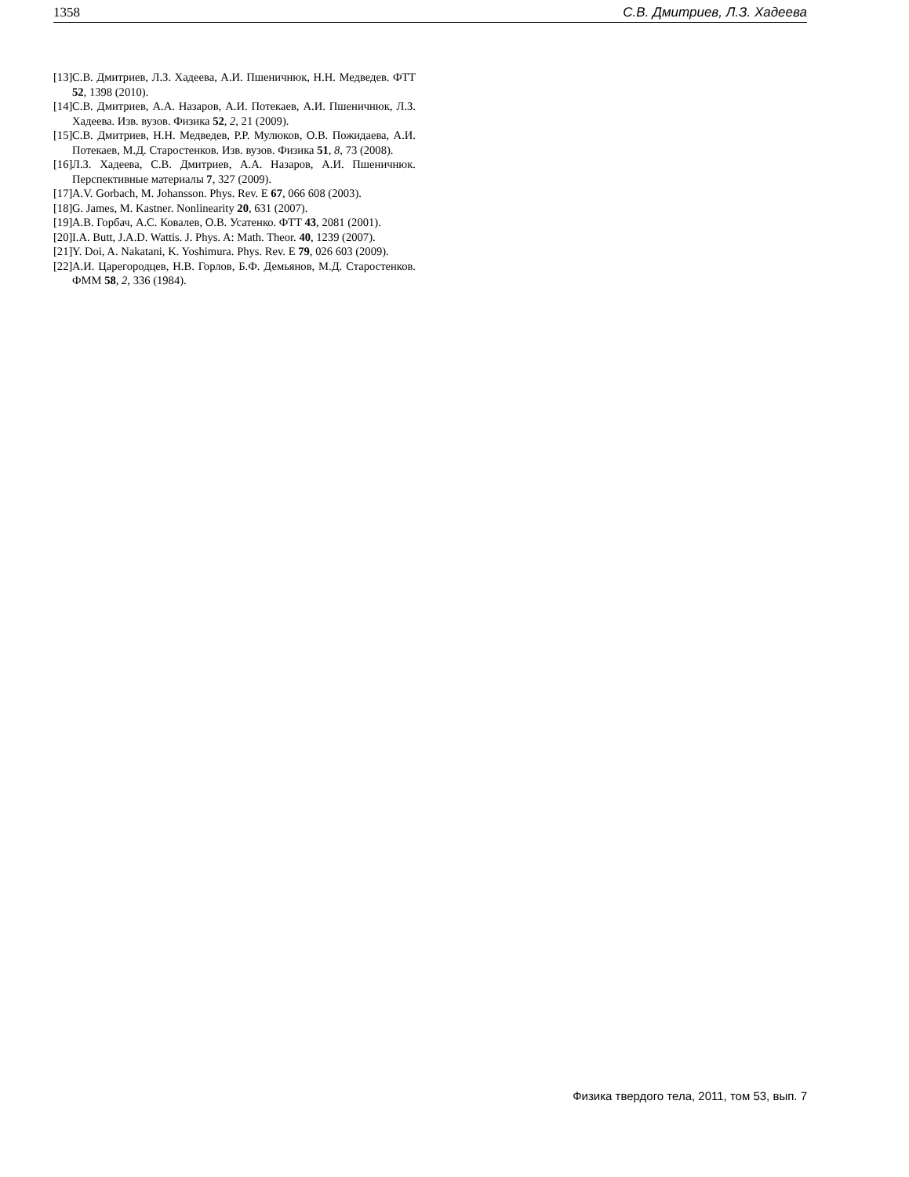1358 С.В. Дмитриев, Л.З. Хадеева
[13] С.В. Дмитриев, Л.З. Хадеева, А.И. Пшеничнюк, Н.Н. Медведев. ФТТ 52, 1398 (2010).
[14] С.В. Дмитриев, А.А. Назаров, А.И. Потекаев, А.И. Пшеничнюк, Л.З. Хадеева. Изв. вузов. Физика 52, 2, 21 (2009).
[15] С.В. Дмитриев, Н.Н. Медведев, Р.Р. Мулюков, О.В. Пожидаева, А.И. Потекаев, М.Д. Старостенков. Изв. вузов. Физика 51, 8, 73 (2008).
[16] Л.З. Хадеева, С.В. Дмитриев, А.А. Назаров, А.И. Пшеничнюк. Перспективные материалы 7, 327 (2009).
[17] A.V. Gorbach, M. Johansson. Phys. Rev. E 67, 066 608 (2003).
[18] G. James, M. Kastner. Nonlinearity 20, 631 (2007).
[19] А.В. Горбач, А.С. Ковалев, О.В. Усатенко. ФТТ 43, 2081 (2001).
[20] I.A. Butt, J.A.D. Wattis. J. Phys. A: Math. Theor. 40, 1239 (2007).
[21] Y. Doi, A. Nakatani, K. Yoshimura. Phys. Rev. E 79, 026 603 (2009).
[22] А.И. Царегородцев, Н.В. Горлов, Б.Ф. Демьянов, М.Д. Старостенков. ФММ 58, 2, 336 (1984).
Физика твердого тела, 2011, том 53, вып. 7